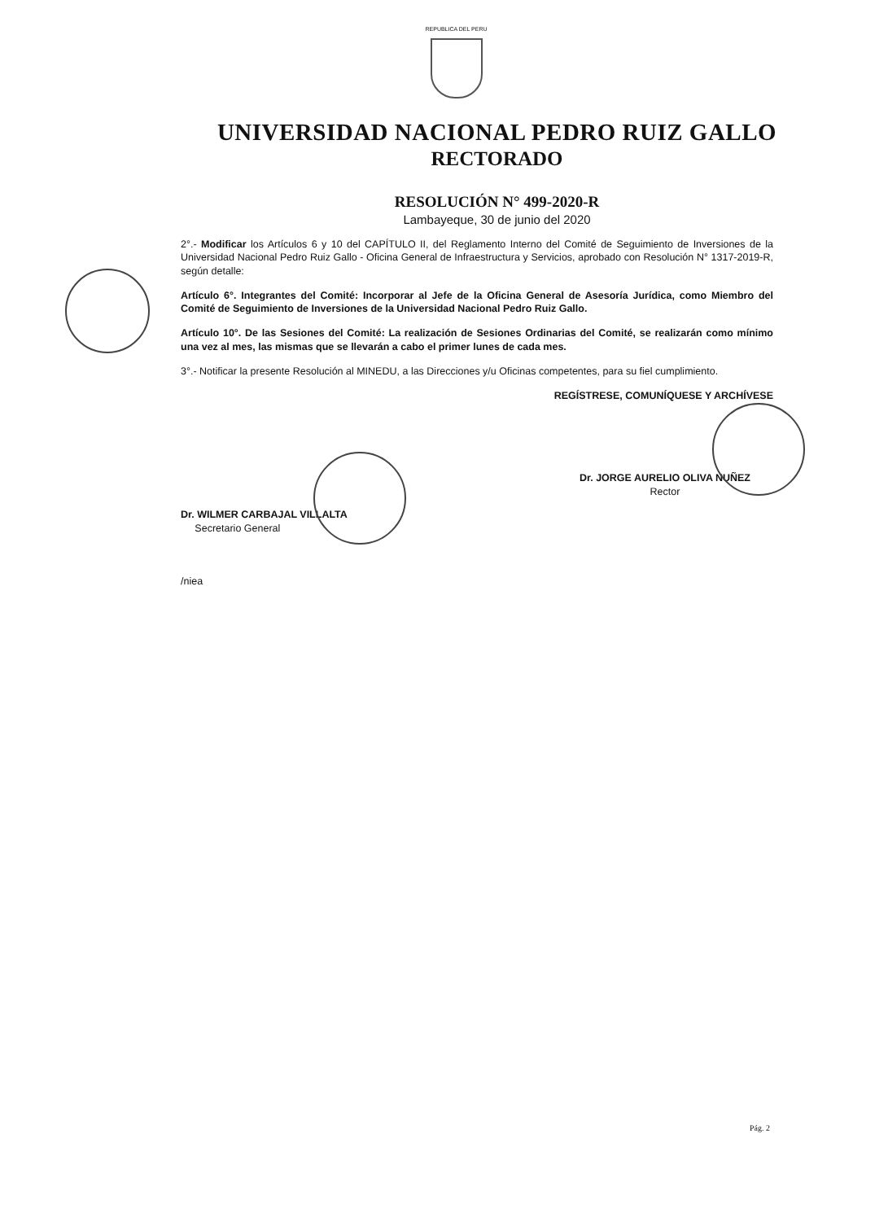REPUBLICA DEL PERU
UNIVERSIDAD NACIONAL PEDRO RUIZ GALLO
RECTORADO
RESOLUCIÓN N° 499-2020-R
Lambayeque, 30 de junio del 2020
2°.- Modificar los Artículos 6 y 10 del CAPÍTULO II, del Reglamento Interno del Comité de Seguimiento de Inversiones de la Universidad Nacional Pedro Ruiz Gallo - Oficina General de Infraestructura y Servicios, aprobado con Resolución N° 1317-2019-R, según detalle:
Artículo 6°. Integrantes del Comité: Incorporar al Jefe de la Oficina General de Asesoría Jurídica, como Miembro del Comité de Seguimiento de Inversiones de la Universidad Nacional Pedro Ruiz Gallo.
Artículo 10°. De las Sesiones del Comité: La realización de Sesiones Ordinarias del Comité, se realizarán como mínimo una vez al mes, las mismas que se llevarán a cabo el primer lunes de cada mes.
3°.- Notificar la presente Resolución al MINEDU, a las Direcciones y/u Oficinas competentes, para su fiel cumplimiento.
REGÍSTRESE, COMUNÍQUESE Y ARCHÍVESE
Dr. WILMER CARBAJAL VILLALTA
Secretario General
/niea
Dr. JORGE AURELIO OLIVA NUÑEZ
Rector
Pág. 2